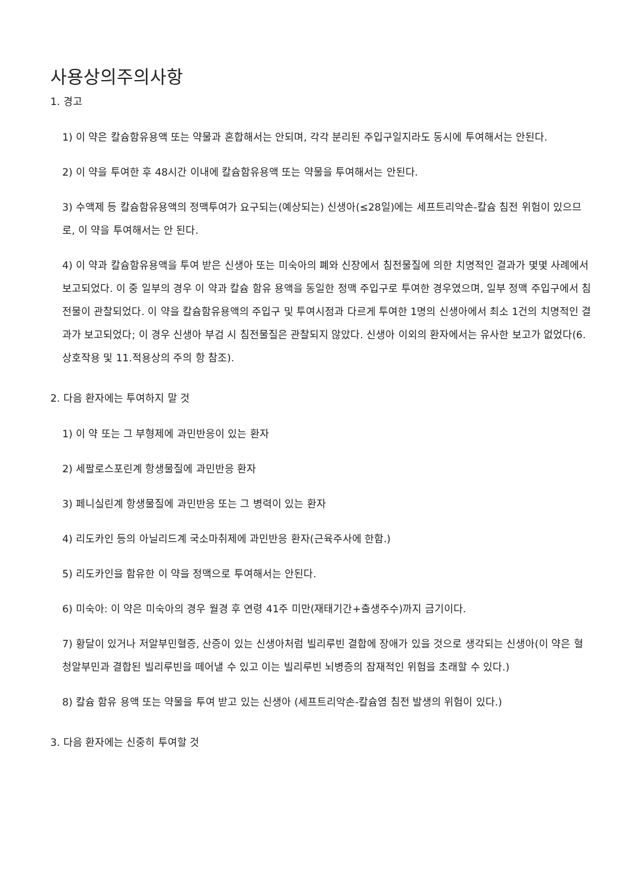사용상의주의사항
1. 경고
1) 이 약은 칼슘함유용액 또는 약물과 혼합해서는 안되며, 각각 분리된 주입구일지라도 동시에 투여해서는 안된다.
2) 이 약을 투여한 후 48시간 이내에 칼슘함유용액 또는 약물을 투여해서는 안된다.
3) 수액제 등 칼슘함유용액의 정맥투여가 요구되는(예상되는) 신생아(≤28일)에는 세프트리악손-칼슘 침전 위험이 있으므로, 이 약을 투여해서는 안 된다.
4) 이 약과 칼슘함유용액을 투여 받은 신생아 또는 미숙아의 폐와 신장에서 침전물질에 의한 치명적인 결과가 몇몇 사례에서 보고되었다. 이 중 일부의 경우 이 약과 칼슘 함유 용액을 동일한 정맥 주입구로 투여한 경우였으며, 일부 정맥 주입구에서 침전물이 관찰되었다. 이 약을 칼슘함유용액의 주입구 및 투여시점과 다르게 투여한 1명의 신생아에서 최소 1건의 치명적인 결과가 보고되었다; 이 경우 신생아 부검 시 침전물질은 관찰되지 않았다. 신생아 이외의 환자에서는 유사한 보고가 없었다(6. 상호작용 및 11.적용상의 주의 항 참조).
2. 다음 환자에는 투여하지 말 것
1) 이 약 또는 그 부형제에 과민반응이 있는 환자
2) 세팔로스포린계 항생물질에 과민반응 환자
3) 페니실린계 항생물질에 과민반응 또는 그 병력이 있는 환자
4) 리도카인 등의 아닐리드계 국소마취제에 과민반응 환자(근육주사에 한함.)
5) 리도카인을 함유한 이 약을 정맥으로 투여해서는 안된다.
6) 미숙아: 이 약은 미숙아의 경우 월경 후 연령 41주 미만(재태기간+출생주수)까지 금기이다.
7) 황달이 있거나 저알부민혈증, 산증이 있는 신생아처럼 빌리루빈 결합에 장애가 있을 것으로 생각되는 신생아(이 약은 혈청알부민과 결합된 빌리루빈을 떼어낼 수 있고 이는 빌리루빈 뇌병증의 잠재적인 위험을 초래할 수 있다.)
8) 칼슘 함유 용액 또는 약물을 투여 받고 있는 신생아 (세프트리악손-칼슘염 침전 발생의 위험이 있다.)
3. 다음 환자에는 신중히 투여할 것